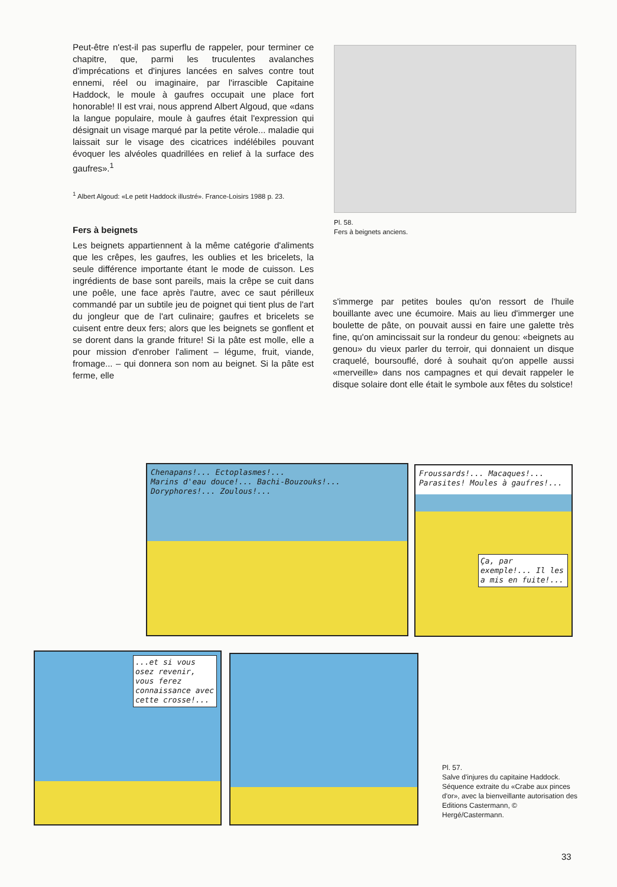Peut-être n'est-il pas superflu de rappeler, pour terminer ce chapitre, que, parmi les truculentes avalanches d'imprécations et d'injures lancées en salves contre tout ennemi, réel ou imaginaire, par l'irrascible Capitaine Haddock, le moule à gaufres occupait une place fort honorable! Il est vrai, nous apprend Albert Algoud, que «dans la langue populaire, moule à gaufres était l'expression qui désignait un visage marqué par la petite vérole... maladie qui laissait sur le visage des cicatrices indélébiles pouvant évoquer les alvéoles quadrillées en relief à la surface des gaufres».<sup>1</sup>
<sup>1</sup> Albert Algoud: «Le petit Haddock illustré». France-Loisirs 1988 p. 23.
Fers à beignets
Les beignets appartiennent à la même catégorie d'aliments que les crêpes, les gaufres, les oublies et les bricelets, la seule différence importante étant le mode de cuisson. Les ingrédients de base sont pareils, mais la crêpe se cuit dans une poêle, une face après l'autre, avec ce saut périlleux commandé par un subtile jeu de poignet qui tient plus de l'art du jongleur que de l'art culinaire; gaufres et bricelets se cuisent entre deux fers; alors que les beignets se gonflent et se dorent dans la grande friture! Si la pâte est molle, elle a pour mission d'enrober l'aliment – légume, fruit, viande, fromage... – qui donnera son nom au beignet. Si la pâte est ferme, elle
Pl. 58.
Fers à beignets anciens.
s'immerge par petites boules qu'on ressort de l'huile bouillante avec une écumoire. Mais au lieu d'immerger une boulette de pâte, on pouvait aussi en faire une galette très fine, qu'on amincissait sur la rondeur du genou: «beignets au genou» du vieux parler du terroir, qui donnaient un disque craquelé, boursouflé, doré à souhait qu'on appelle aussi «merveille» dans nos campagnes et qui devait rappeler le disque solaire dont elle était le symbole aux fêtes du solstice!
Chenapans!... Ectoplasmes!...
Marins d'eau douce!... Bachi-Bouzouks!...
Doryphores!... Zoulous!...
Froussards!... Macaques!... Parasites! Moules à gaufres!...
Ça, par exemple!... Il les a mis en fuite!...
...et si vous osez revenir, vous ferez connaissance avec cette crosse!...
Pl. 57.
Salve d'injures du capitaine Haddock. Séquence extraite du «Crabe aux pinces d'or», avec la bienveillante autorisation des Editions Castermann, © Hergé/Castermann.
33